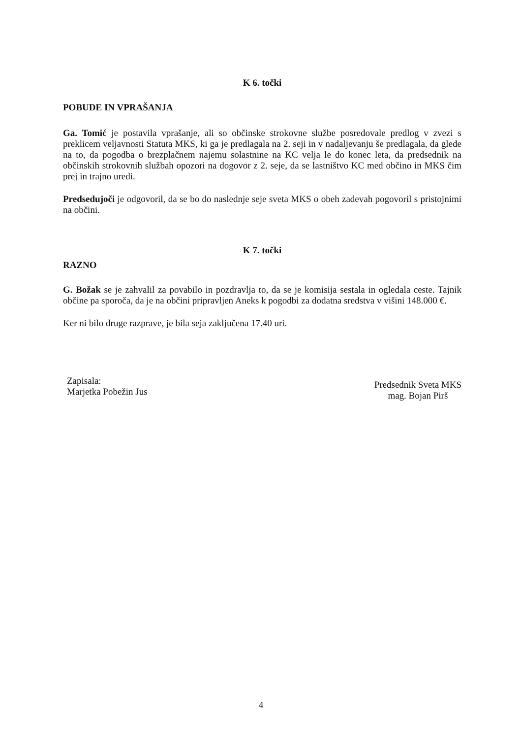K 6. točki
POBUDE IN VPRAŠANJA
Ga. Tomić je postavila vprašanje, ali so občinske strokovne službe posredovale predlog v zvezi s preklicem veljavnosti Statuta MKS, ki ga je predlagala na 2. seji in v nadaljevanju še predlagala, da glede na to, da pogodba o brezplačnem najemu solastnine na KC velja le do konec leta, da predsednik na občinskih strokovnih službah opozori na dogovor z 2. seje, da se lastništvo KC med občino in MKS čim prej in trajno uredi.
Predsedujoči je odgovoril, da se bo do naslednje seje sveta MKS o obeh zadevah pogovoril s pristojnimi na občini.
K 7. točki
RAZNO
G. Božak se je zahvalil za povabilo in pozdravlja to, da se je komisija sestala in ogledala ceste. Tajnik občine pa sporoča, da je na občini pripravljen Aneks k pogodbi za dodatna sredstva v višini 148.000 €.
Ker ni bilo druge razprave, je bila seja zaključena 17.40 uri.
Zapisala:
Marjetka Pobežin Jus
Predsednik Sveta MKS
mag. Bojan Pirš
4